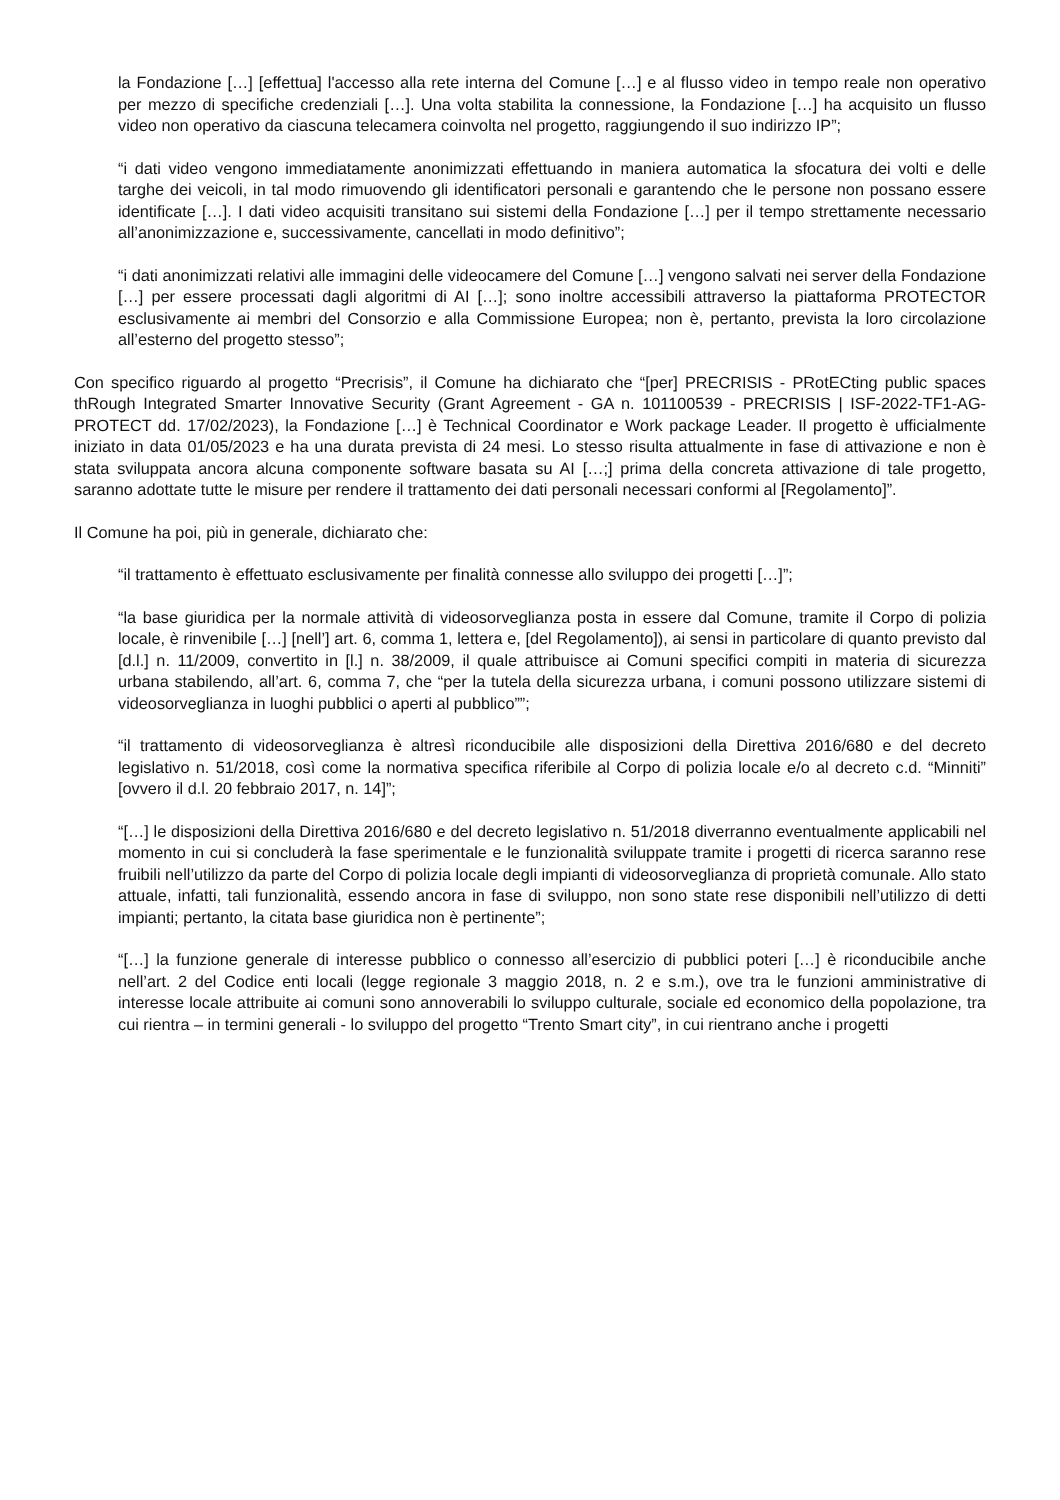la Fondazione […] [effettua] l'accesso alla rete interna del Comune […] e al flusso video in tempo reale non operativo per mezzo di specifiche credenziali […]. Una volta stabilita la connessione, la Fondazione […] ha acquisito un flusso video non operativo da ciascuna telecamera coinvolta nel progetto, raggiungendo il suo indirizzo IP”;
“i dati video vengono immediatamente anonimizzati effettuando in maniera automatica la sfocatura dei volti e delle targhe dei veicoli, in tal modo rimuovendo gli identificatori personali e garantendo che le persone non possano essere identificate […]. I dati video acquisiti transitano sui sistemi della Fondazione […] per il tempo strettamente necessario all’anonimizzazione e, successivamente, cancellati in modo definitivo”;
“i dati anonimizzati relativi alle immagini delle videocamere del Comune […] vengono salvati nei server della Fondazione […] per essere processati dagli algoritmi di AI […]; sono inoltre accessibili attraverso la piattaforma PROTECTOR esclusivamente ai membri del Consorzio e alla Commissione Europea; non è, pertanto, prevista la loro circolazione all’esterno del progetto stesso”;
Con specifico riguardo al progetto “Precrisis”, il Comune ha dichiarato che “[per] PRECRISIS - PRotECting public spaces thRough Integrated Smarter Innovative Security (Grant Agreement - GA n. 101100539 - PRECRISIS | ISF-2022-TF1-AG-PROTECT dd. 17/02/2023), la Fondazione […] è Technical Coordinator e Work package Leader. Il progetto è ufficialmente iniziato in data 01/05/2023 e ha una durata prevista di 24 mesi. Lo stesso risulta attualmente in fase di attivazione e non è stata sviluppata ancora alcuna componente software basata su AI […;] prima della concreta attivazione di tale progetto, saranno adottate tutte le misure per rendere il trattamento dei dati personali necessari conformi al [Regolamento]”.
Il Comune ha poi, più in generale, dichiarato che:
“il trattamento è effettuato esclusivamente per finalità connesse allo sviluppo dei progetti […]”;
“la base giuridica per la normale attività di videosorveglianza posta in essere dal Comune, tramite il Corpo di polizia locale, è rinvenibile […] [nell’] art. 6, comma 1, lettera e, [del Regolamento]), ai sensi in particolare di quanto previsto dal [d.l.] n. 11/2009, convertito in [l.] n. 38/2009, il quale attribuisce ai Comuni specifici compiti in materia di sicurezza urbana stabilendo, all’art. 6, comma 7, che “per la tutela della sicurezza urbana, i comuni possono utilizzare sistemi di videosorveglianza in luoghi pubblici o aperti al pubblico””;
“il trattamento di videosorveglianza è altresì riconducibile alle disposizioni della Direttiva 2016/680 e del decreto legislativo n. 51/2018, così come la normativa specifica riferibile al Corpo di polizia locale e/o al decreto c.d. “Minniti” [ovvero il d.l. 20 febbraio 2017, n. 14]”;
“[…] le disposizioni della Direttiva 2016/680 e del decreto legislativo n. 51/2018 diverranno eventualmente applicabili nel momento in cui si concluderà la fase sperimentale e le funzionalità sviluppate tramite i progetti di ricerca saranno rese fruibili nell’utilizzo da parte del Corpo di polizia locale degli impianti di videosorveglianza di proprietà comunale. Allo stato attuale, infatti, tali funzionalità, essendo ancora in fase di sviluppo, non sono state rese disponibili nell’utilizzo di detti impianti; pertanto, la citata base giuridica non è pertinente”;
“[…] la funzione generale di interesse pubblico o connesso all’esercizio di pubblici poteri […] è riconducibile anche nell’art. 2 del Codice enti locali (legge regionale 3 maggio 2018, n. 2 e s.m.), ove tra le funzioni amministrative di interesse locale attribuite ai comuni sono annoverabili lo sviluppo culturale, sociale ed economico della popolazione, tra cui rientra – in termini generali - lo sviluppo del progetto “Trento Smart city”, in cui rientrano anche i progetti